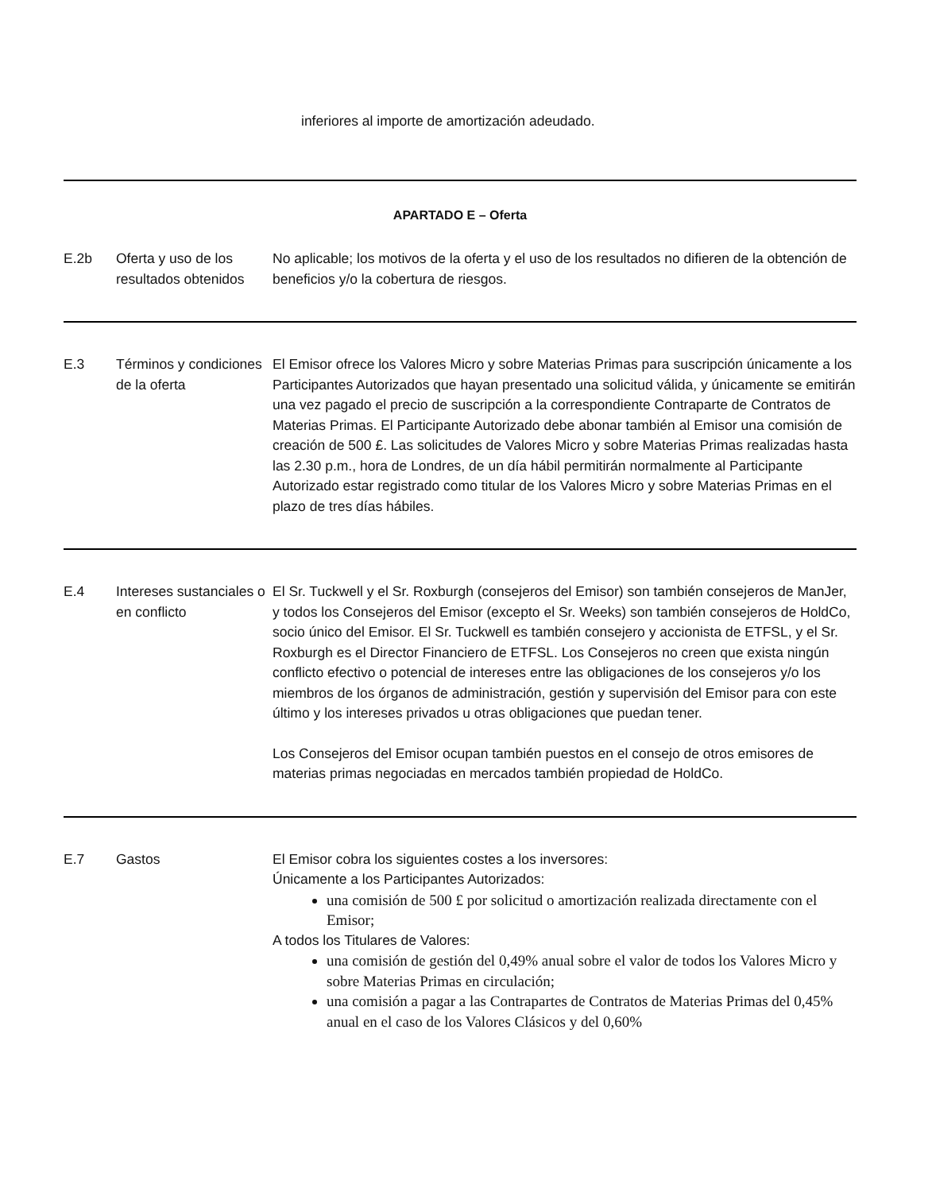inferiores al importe de amortización adeudado.
| APARTADO E – Oferta | | |
| E.2b | Oferta y uso de los resultados obtenidos | No aplicable; los motivos de la oferta y el uso de los resultados no difieren de la obtención de beneficios y/o la cobertura de riesgos. |
| E.3 | Términos y condiciones de la oferta | El Emisor ofrece los Valores Micro y sobre Materias Primas para suscripción únicamente a los Participantes Autorizados que hayan presentado una solicitud válida, y únicamente se emitirán una vez pagado el precio de suscripción a la correspondiente Contraparte de Contratos de Materias Primas. El Participante Autorizado debe abonar también al Emisor una comisión de creación de 500 £. Las solicitudes de Valores Micro y sobre Materias Primas realizadas hasta las 2.30 p.m., hora de Londres, de un día hábil permitirán normalmente al Participante Autorizado estar registrado como titular de los Valores Micro y sobre Materias Primas en el plazo de tres días hábiles. |
| E.4 | Intereses sustanciales o en conflicto | El Sr. Tuckwell y el Sr. Roxburgh (consejeros del Emisor) son también consejeros de ManJer, y todos los Consejeros del Emisor (excepto el Sr. Weeks) son también consejeros de HoldCo, socio único del Emisor. El Sr. Tuckwell es también consejero y accionista de ETFSL, y el Sr. Roxburgh es el Director Financiero de ETFSL. Los Consejeros no creen que exista ningún conflicto efectivo o potencial de intereses entre las obligaciones de los consejeros y/o los miembros de los órganos de administración, gestión y supervisión del Emisor para con este último y los intereses privados u otras obligaciones que puedan tener. Los Consejeros del Emisor ocupan también puestos en el consejo de otros emisores de materias primas negociadas en mercados también propiedad de HoldCo. |
| E.7 | Gastos | El Emisor cobra los siguientes costes a los inversores: Únicamente a los Participantes Autorizados: una comisión de 500 £ por solicitud o amortización realizada directamente con el Emisor; A todos los Titulares de Valores: una comisión de gestión del 0,49% anual sobre el valor de todos los Valores Micro y sobre Materias Primas en circulación; una comisión a pagar a las Contrapartes de Contratos de Materias Primas del 0,45% anual en el caso de los Valores Clásicos y del 0,60% |